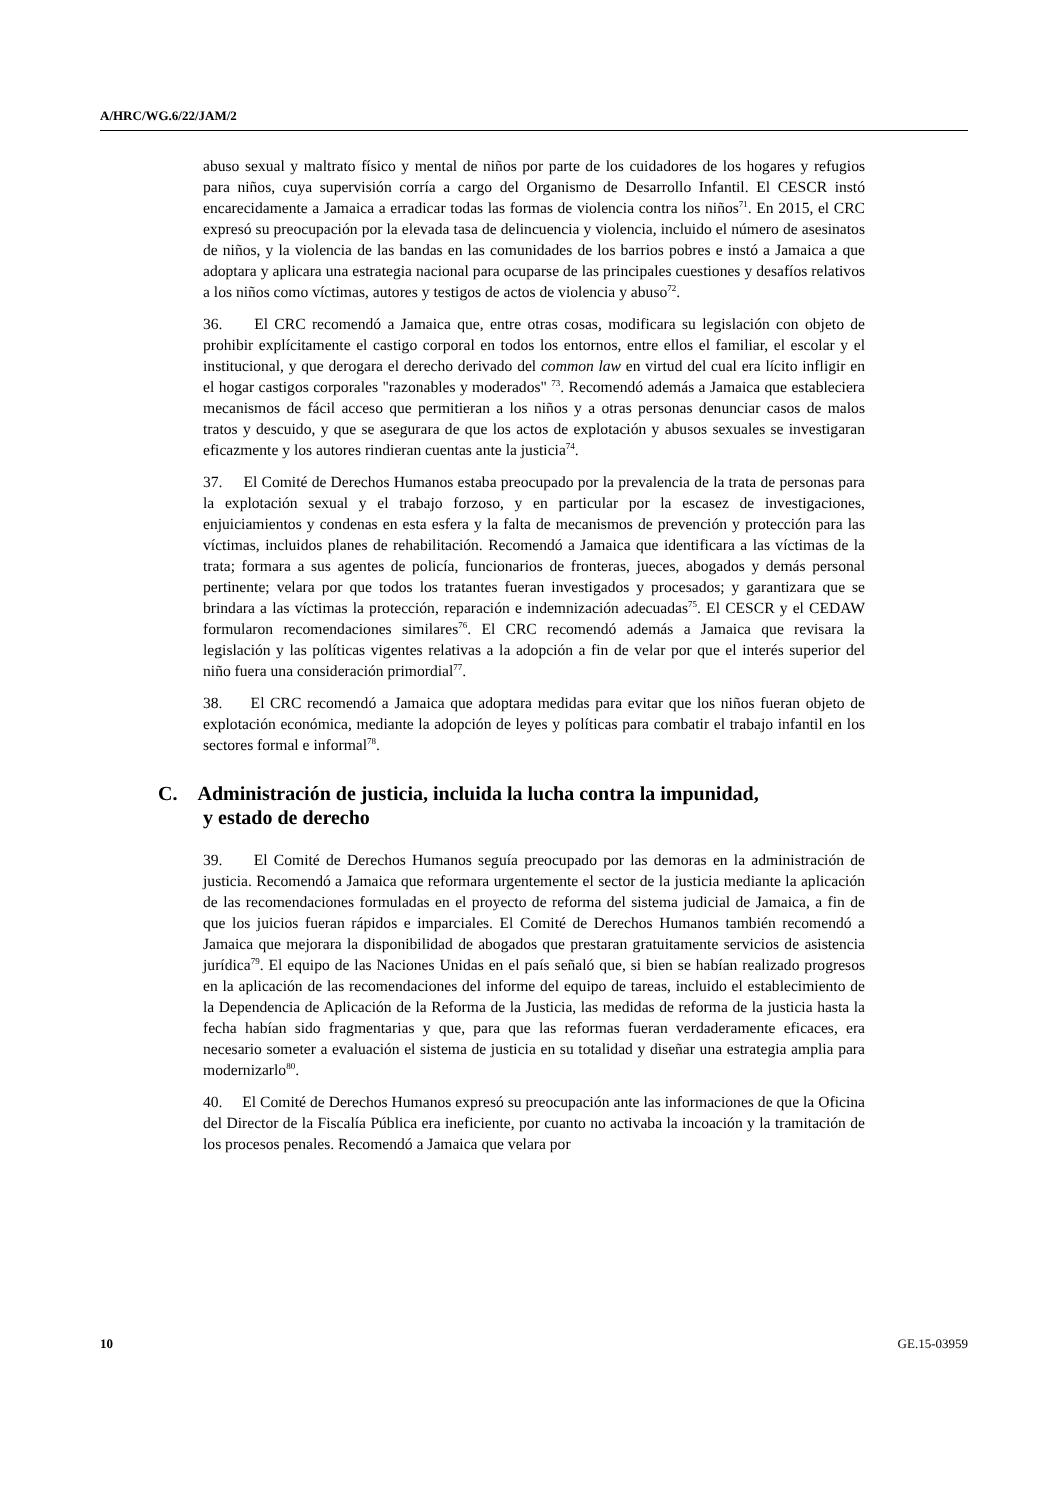A/HRC/WG.6/22/JAM/2
abuso sexual y maltrato físico y mental de niños por parte de los cuidadores de los hogares y refugios para niños, cuya supervisión corría a cargo del Organismo de Desarrollo Infantil. El CESCR instó encarecidamente a Jamaica a erradicar todas las formas de violencia contra los niños<sup>71</sup>. En 2015, el CRC expresó su preocupación por la elevada tasa de delincuencia y violencia, incluido el número de asesinatos de niños, y la violencia de las bandas en las comunidades de los barrios pobres e instó a Jamaica a que adoptara y aplicara una estrategia nacional para ocuparse de las principales cuestiones y desafíos relativos a los niños como víctimas, autores y testigos de actos de violencia y abuso<sup>72</sup>.
36. El CRC recomendó a Jamaica que, entre otras cosas, modificara su legislación con objeto de prohibir explícitamente el castigo corporal en todos los entornos, entre ellos el familiar, el escolar y el institucional, y que derogara el derecho derivado del common law en virtud del cual era lícito infligir en el hogar castigos corporales "razonables y moderados" <sup>73</sup>. Recomendó además a Jamaica que estableciera mecanismos de fácil acceso que permitieran a los niños y a otras personas denunciar casos de malos tratos y descuido, y que se asegurara de que los actos de explotación y abusos sexuales se investigaran eficazmente y los autores rindieran cuentas ante la justicia<sup>74</sup>.
37. El Comité de Derechos Humanos estaba preocupado por la prevalencia de la trata de personas para la explotación sexual y el trabajo forzoso, y en particular por la escasez de investigaciones, enjuiciamientos y condenas en esta esfera y la falta de mecanismos de prevención y protección para las víctimas, incluidos planes de rehabilitación. Recomendó a Jamaica que identificara a las víctimas de la trata; formara a sus agentes de policía, funcionarios de fronteras, jueces, abogados y demás personal pertinente; velara por que todos los tratantes fueran investigados y procesados; y garantizara que se brindara a las víctimas la protección, reparación e indemnización adecuadas<sup>75</sup>. El CESCR y el CEDAW formularon recomendaciones similares<sup>76</sup>. El CRC recomendó además a Jamaica que revisara la legislación y las políticas vigentes relativas a la adopción a fin de velar por que el interés superior del niño fuera una consideración primordial<sup>77</sup>.
38. El CRC recomendó a Jamaica que adoptara medidas para evitar que los niños fueran objeto de explotación económica, mediante la adopción de leyes y políticas para combatir el trabajo infantil en los sectores formal e informal<sup>78</sup>.
C. Administración de justicia, incluida la lucha contra la impunidad,
y estado de derecho
39. El Comité de Derechos Humanos seguía preocupado por las demoras en la administración de justicia. Recomendó a Jamaica que reformara urgentemente el sector de la justicia mediante la aplicación de las recomendaciones formuladas en el proyecto de reforma del sistema judicial de Jamaica, a fin de que los juicios fueran rápidos e imparciales. El Comité de Derechos Humanos también recomendó a Jamaica que mejorara la disponibilidad de abogados que prestaran gratuitamente servicios de asistencia jurídica<sup>79</sup>. El equipo de las Naciones Unidas en el país señaló que, si bien se habían realizado progresos en la aplicación de las recomendaciones del informe del equipo de tareas, incluido el establecimiento de la Dependencia de Aplicación de la Reforma de la Justicia, las medidas de reforma de la justicia hasta la fecha habían sido fragmentarias y que, para que las reformas fueran verdaderamente eficaces, era necesario someter a evaluación el sistema de justicia en su totalidad y diseñar una estrategia amplia para modernizarlo<sup>80</sup>.
40. El Comité de Derechos Humanos expresó su preocupación ante las informaciones de que la Oficina del Director de la Fiscalía Pública era ineficiente, por cuanto no activaba la incoación y la tramitación de los procesos penales. Recomendó a Jamaica que velara por
10 GE.15-03959